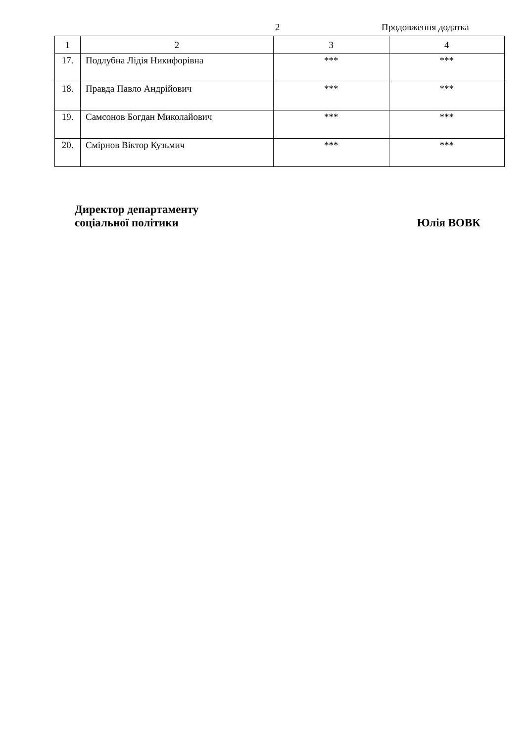2 Продовження додатка
| 1 | 2 | 3 | 4 |
| --- | --- | --- | --- |
| 17. | Подлубна Лідія Никифорівна | *** | *** |
| 18. | Правда Павло Андрійович | *** | *** |
| 19. | Самсонов Богдан Миколайович | *** | *** |
| 20. | Смірнов Віктор Кузьмич | *** | *** |
Директор департаменту
соціальної політики
Юлія ВОВК